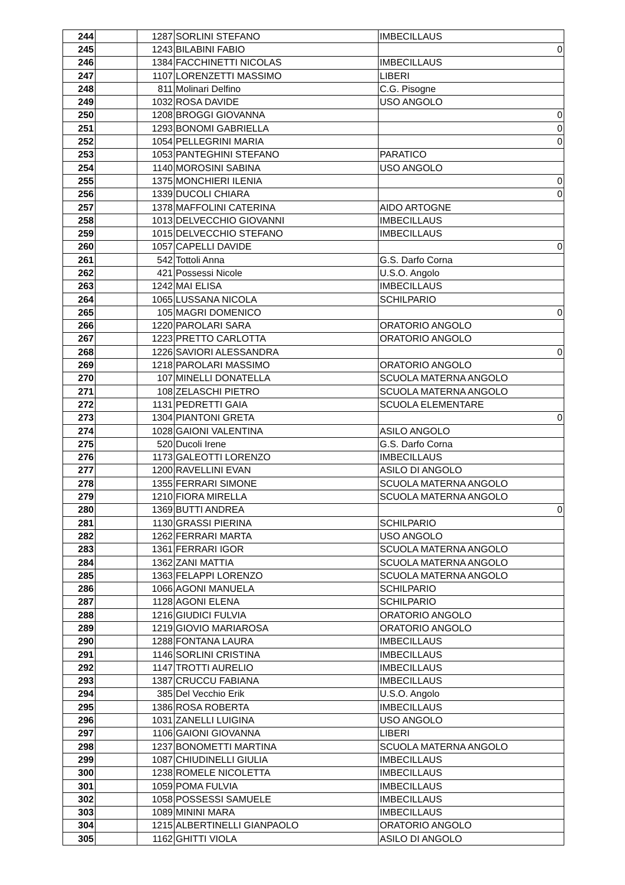| 244 | | 1287 | SORLINI STEFANO | IMBECILLAUS |
| 245 | | 1243 | BILABINI FABIO | 0 |
| 246 | | 1384 | FACCHINETTI NICOLAS | IMBECILLAUS |
| 247 | | 1107 | LORENZETTI MASSIMO | LIBERI |
| 248 | | 811 | Molinari Delfino | C.G. Pisogne |
| 249 | | 1032 | ROSA DAVIDE | USO ANGOLO |
| 250 | | 1208 | BROGGI GIOVANNA | 0 |
| 251 | | 1293 | BONOMI GABRIELLA | 0 |
| 252 | | 1054 | PELLEGRINI MARIA | 0 |
| 253 | | 1053 | PANTEGHINI STEFANO | PARATICO |
| 254 | | 1140 | MOROSINI SABINA | USO ANGOLO |
| 255 | | 1375 | MONCHIERI ILENIA | 0 |
| 256 | | 1339 | DUCOLI CHIARA | 0 |
| 257 | | 1378 | MAFFOLINI CATERINA | AIDO ARTOGNE |
| 258 | | 1013 | DELVECCHIO GIOVANNI | IMBECILLAUS |
| 259 | | 1015 | DELVECCHIO STEFANO | IMBECILLAUS |
| 260 | | 1057 | CAPELLI DAVIDE | 0 |
| 261 | | 542 | Tottoli Anna | G.S. Darfo Corna |
| 262 | | 421 | Possessi Nicole | U.S.O. Angolo |
| 263 | | 1242 | MAI ELISA | IMBECILLAUS |
| 264 | | 1065 | LUSSANA NICOLA | SCHILPARIO |
| 265 | | 105 | MAGRI DOMENICO | 0 |
| 266 | | 1220 | PAROLARI SARA | ORATORIO ANGOLO |
| 267 | | 1223 | PRETTO CARLOTTA | ORATORIO ANGOLO |
| 268 | | 1226 | SAVIORI ALESSANDRA | 0 |
| 269 | | 1218 | PAROLARI MASSIMO | ORATORIO ANGOLO |
| 270 | | 107 | MINELLI DONATELLA | SCUOLA MATERNA ANGOLO |
| 271 | | 108 | ZELASCHI PIETRO | SCUOLA MATERNA ANGOLO |
| 272 | | 1131 | PEDRETTI GAIA | SCUOLA ELEMENTARE |
| 273 | | 1304 | PIANTONI GRETA | 0 |
| 274 | | 1028 | GAIONI VALENTINA | ASILO ANGOLO |
| 275 | | 520 | Ducoli Irene | G.S. Darfo Corna |
| 276 | | 1173 | GALEOTTI LORENZO | IMBECILLAUS |
| 277 | | 1200 | RAVELLINI EVAN | ASILO DI ANGOLO |
| 278 | | 1355 | FERRARI SIMONE | SCUOLA MATERNA ANGOLO |
| 279 | | 1210 | FIORA MIRELLA | SCUOLA MATERNA ANGOLO |
| 280 | | 1369 | BUTTI ANDREA | 0 |
| 281 | | 1130 | GRASSI PIERINA | SCHILPARIO |
| 282 | | 1262 | FERRARI MARTA | USO ANGOLO |
| 283 | | 1361 | FERRARI IGOR | SCUOLA MATERNA ANGOLO |
| 284 | | 1362 | ZANI MATTIA | SCUOLA MATERNA ANGOLO |
| 285 | | 1363 | FELAPPI LORENZO | SCUOLA MATERNA ANGOLO |
| 286 | | 1066 | AGONI MANUELA | SCHILPARIO |
| 287 | | 1128 | AGONI ELENA | SCHILPARIO |
| 288 | | 1216 | GIUDICI FULVIA | ORATORIO ANGOLO |
| 289 | | 1219 | GIOVIO MARIAROSA | ORATORIO ANGOLO |
| 290 | | 1288 | FONTANA LAURA | IMBECILLAUS |
| 291 | | 1146 | SORLINI CRISTINA | IMBECILLAUS |
| 292 | | 1147 | TROTTI AURELIO | IMBECILLAUS |
| 293 | | 1387 | CRUCCU FABIANA | IMBECILLAUS |
| 294 | | 385 | Del Vecchio Erik | U.S.O. Angolo |
| 295 | | 1386 | ROSA ROBERTA | IMBECILLAUS |
| 296 | | 1031 | ZANELLI LUIGINA | USO ANGOLO |
| 297 | | 1106 | GAIONI GIOVANNA | LIBERI |
| 298 | | 1237 | BONOMETTI MARTINA | SCUOLA MATERNA ANGOLO |
| 299 | | 1087 | CHIUDINELLI GIULIA | IMBECILLAUS |
| 300 | | 1238 | ROMELE NICOLETTA | IMBECILLAUS |
| 301 | | 1059 | POMA FULVIA | IMBECILLAUS |
| 302 | | 1058 | POSSESSI SAMUELE | IMBECILLAUS |
| 303 | | 1089 | MININI MARA | IMBECILLAUS |
| 304 | | 1215 | ALBERTINELLI GIANPAOLO | ORATORIO ANGOLO |
| 305 | | 1162 | GHITTI VIOLA | ASILO DI ANGOLO |